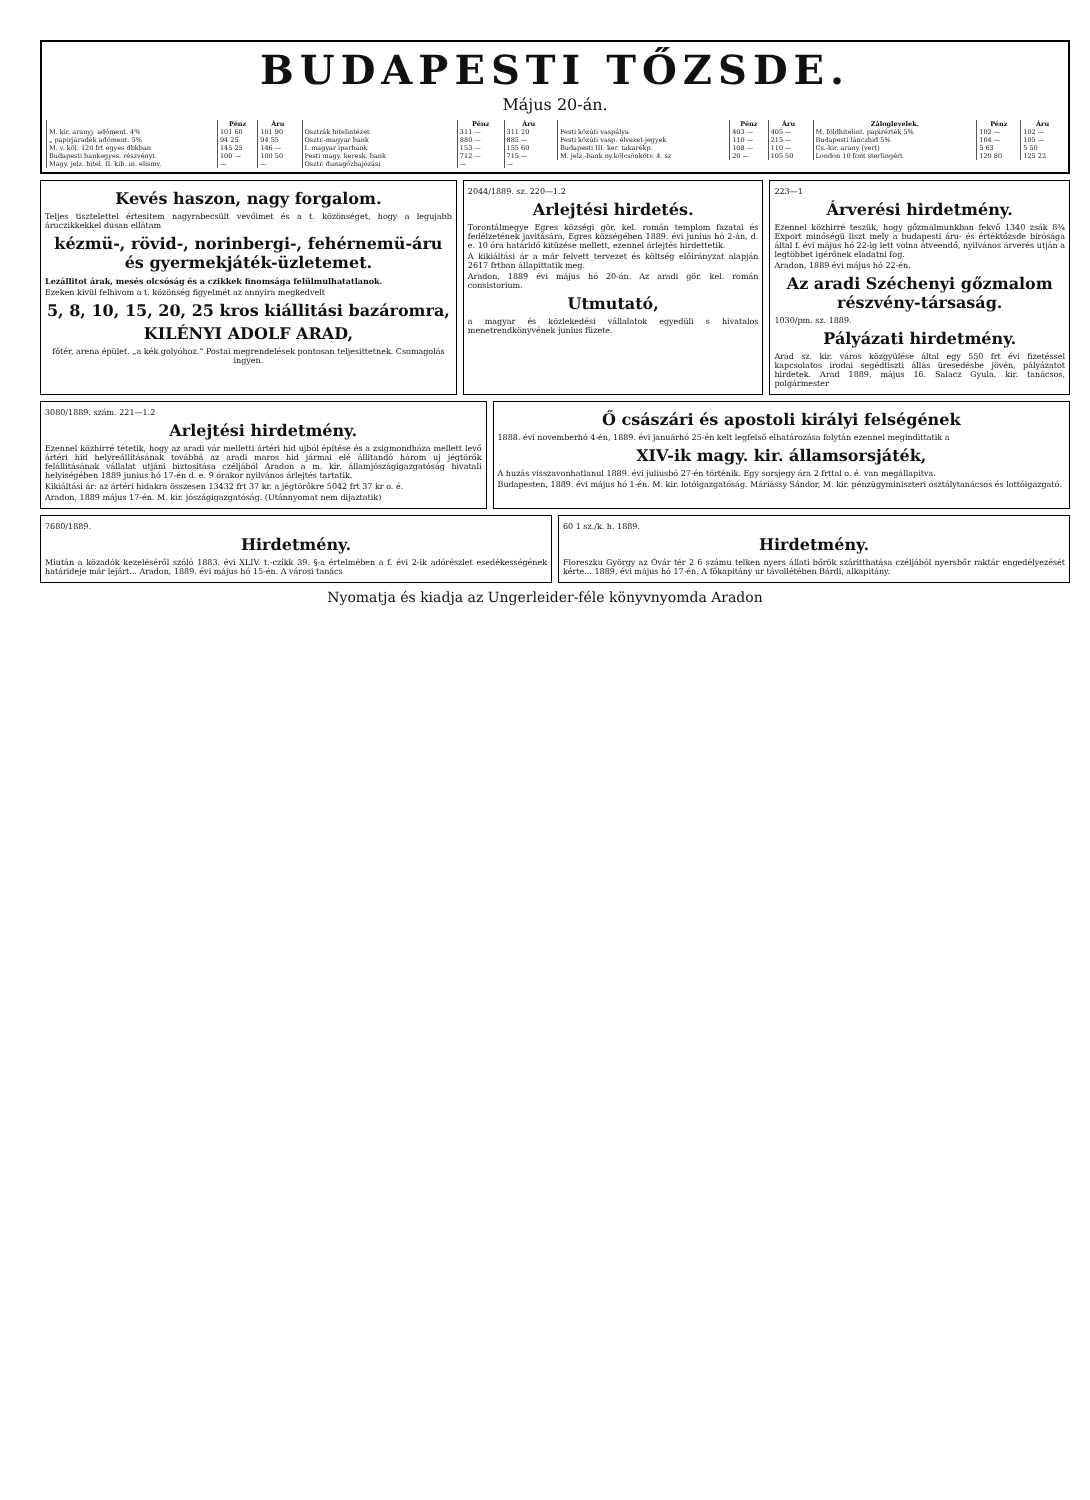BUDAPESTI TŐZSDE.
Május 20-án.
| | Pénz | Áru |
| --- | --- | --- |
| M. kir. aranyj. adóment. 4% | 101 60 | 101 90 |
| „ papirjáradék adóment. 5% | 94 25 | 94 55 |
| M. v. köl. 120 frt egyes dbkban | 145 25 | 146 — |
| Budapesti bankegyes. részvényt. | 100 — | 100 50 |
| Magy. jelz. hitel. II. kib. in. elismv. | — | — |
| | Pénz | Áru |
| --- | --- | --- |
| Osztrák hitelintézet | 311 — | 311 20 |
| Osztr.-magyar bank | 880 — | 885 — |
| I. magyar iparbank | 153 — | 155 60 |
| Pesti magy. keresk. bank | 712 — | 715 — |
| Osztr. dunagőzhajózási | — | — |
| | Pénz | Áru |
| --- | --- | --- |
| Pesti közúti vaspálya | 403 — | 405 — |
| Pesti közúti vasp. élvezet-jegyek | 110 — | 215 — |
| Budapesti III. ker. takarékp. | 108 — | 110 — |
| M. jelz.-bank ny.kölcsönkötv. 4. sz | 20 — | 105 50 |
| Záloglevelek. | Pénz | Áru |
| --- | --- | --- |
| M. földhitelint. papirérték 5% | 102 — | 102 — |
| Budapesti lánczhid 5% | 104 — | 105 — |
| Cs.-kir. arany (vert) | 5 63 | 5 50 |
| London 10 font sterlingért | 120 80 | 125 22 |
Kevés haszon, nagy forgalom.
Teljes tisztelettel értesitem nagyrabecsült vevőimet és a t. közönséget, hogy a legujabb áruczikkekkel dusan ellátam
kézmü-, rövid-, norinbergi-, fehérnemü-áru és gyermekjáték-üzletemet.
Lezállitot árak, mesés olcsóság és a czikkek finomsága felülmulhatatlanok.
Ezeken kivül felhivom a t. közönség figyelmét az annyira megkedvelt
5, 8, 10, 15, 20, 25 kros kiállitási bazáromra,
KILÉNYI ADOLF ARAD,
főtér, arena épület. „a kék golyóhoz.“ Postai megrendelések pontosan teljesittetnek. Csomagolás ingyen.
2044/1889. sz. 220—1.2
Arlejtési hirdetés.
Torontálmegye Egres községi gör. kel. román templom fazatai és fedélzetének javitására, Egres községében 1889. évi junius hó 2-án, d. e. 10 óra határidő kitüzése mellett, ezennel árlejtés hirdettetik.
A kikiáltási ár a már felvett tervezet és költség előirányzat alapján 2617 frtban állapittatik meg.
Aradon, 1889 évi május hó 20-án. Az aradi gör. kel. román consistorium.
Utmutató,
a magyar és közlekedési vállalatok egyedüli s hivatalos menetrendkönyvének junius füzete.
223—1
Árverési hirdetmény.
Ezennel közhirré teszük, hogy gőzmalmunkban fekvő 1340 zsák 8¾ Export minőségü liszt mely a budapesti áru- és értéktőzsde birósága által f. évi május hó 22-ig lett volna átveendő, nyilvános árverés utján a legtöbbet igérőnek eladatni fog.
Aradon, 1889 évi május hó 22-én.
Az aradi Széchenyi gőzmalom részvény-társaság.
1030/pm. sz. 1889.
Pályázati hirdetmény.
Arad sz. kir. város közgyülése által egy 550 frt évi fizetéssel kapcsolatos irodai segédtiszti állás üresedésbe jövén, pályázatot hirdetek. Arad 1889. május 16. Salacz Gyula, kir. tanácsos, polgármester
3080/1889. szám. 221—1.2
Arlejtési hirdetmény.
Ezennel közhirré tétetik, hogy az aradi vár melletti ártéri hid ujból építése és a zsigmondháza mellett levő ártéri hid helyreállitásának továbbá az aradi maros hid jármai elé állitandó három uj jégtörők felállitásának vállalat utjáni biztositása czéljából Aradon a m. kir. államjószágigazgatóság hivatali helyiségében 1889 junius hó 17-én d. e. 9 órakor nyilvános árlejtés tartatik.
Kikiáltási ár: az ártéri hidakra összesen 13432 frt 37 kr. a jégtörőkre 5042 frt 37 kr o. é.
Aradon, 1889 május 17-én. M. kir. jószágigazgatóság. (Utánnyomat nem dijaztatik)
Ő császári és apostoli királyi felségének
1888. évi novemberhó 4-én, 1889. évi januárhó 25-én kelt legfelső elhatározása folytán ezennel megindittatik a
XIV-ik magy. kir. államsorsjáték,
A huzás visszavonhatlanul 1889. évi juliusbó 27-én történik. Egy sorsjegy ára 2 frttal o. é. van megállapitva.
Budapesten, 1889. évi május hó 1-én. M. kir. lotóigazgatóság. Máriássy Sándor, M. kir. pénzügyminiszteri osztálytanácsos és lottóigazgató.
7680/1889.
Hirdetmény.
Miután a közadók kezeléséről szóló 1883. évi XLIV. t.-czikk 39. §-a értelmében a f. évi 2-ik adórészlet esedékességének határideje már lejárt... Aradon, 1889. évi május hó 15-én. A városi tanács
60 1 sz./k. h. 1889.
Hirdetmény.
Floreszku György az Óvár tér 2 6 számu telken nyers állati bőrök száritthatása czéljából nyersbőr raktár engedélyezését kérte... 1889, évi május hó 17-én. A főkapitány ur távollétében Bárdi, alkapitány.
Nyomatja és kiadja az Ungerleider-féle könyvnyomda Aradon